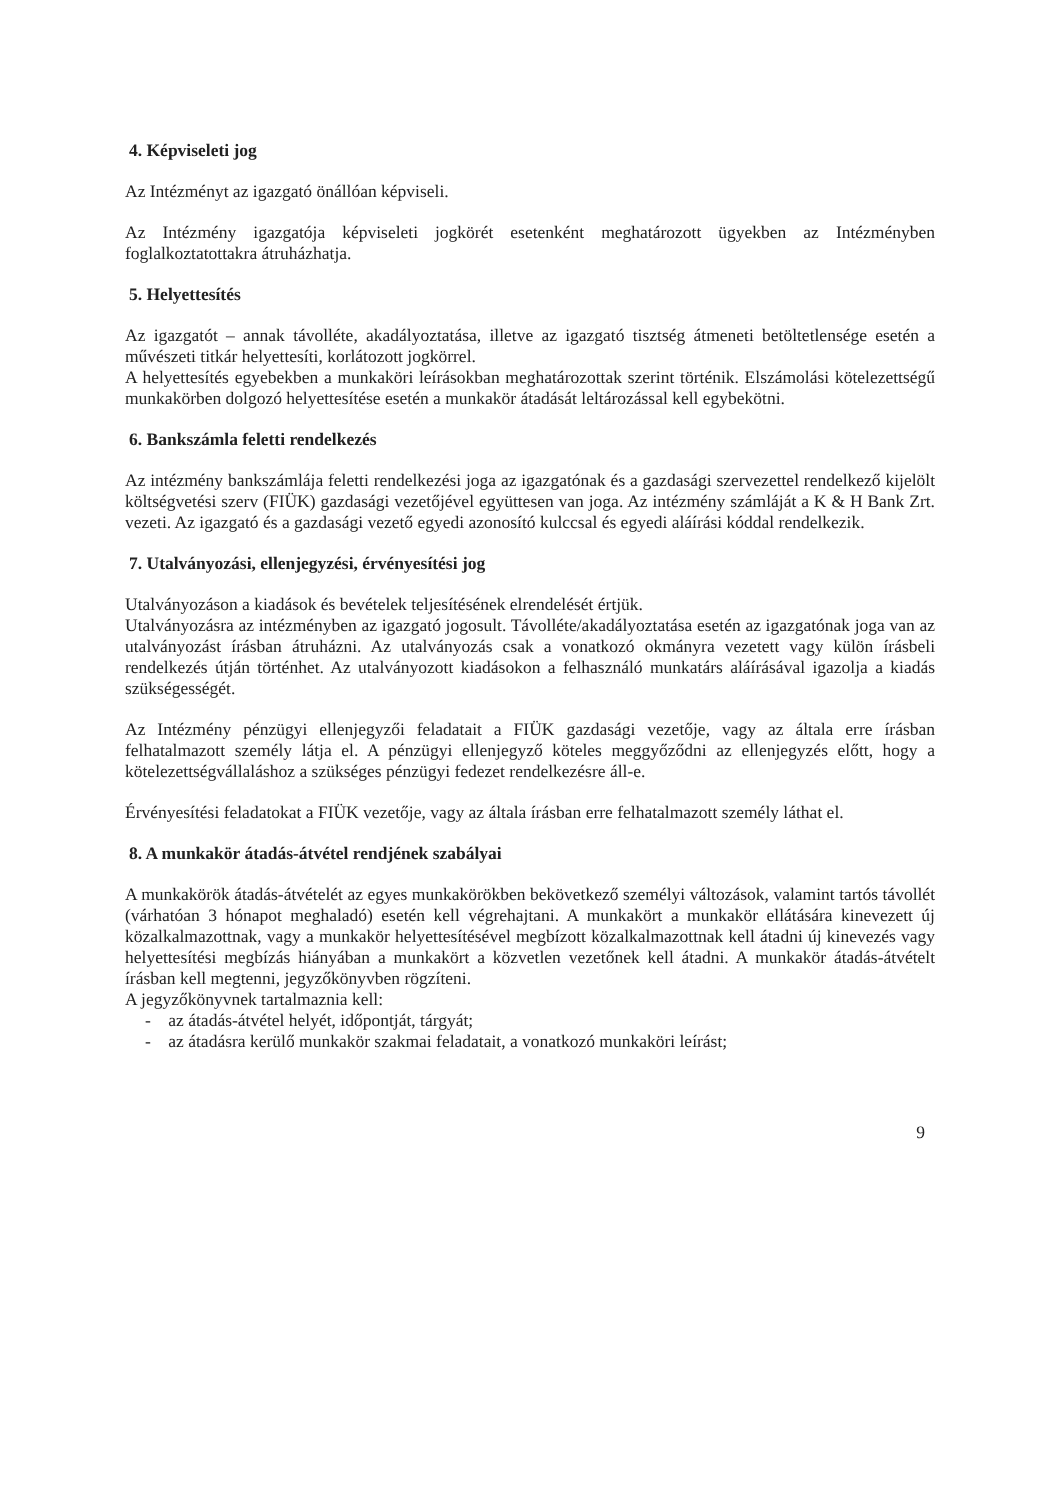4. Képviseleti jog
Az Intézményt az igazgató önállóan képviseli.
Az Intézmény igazgatója képviseleti jogkörét esetenként meghatározott ügyekben az Intézményben foglalkoztatottakra átruházhatja.
5. Helyettesítés
Az igazgatót – annak távolléte, akadályoztatása, illetve az igazgató tisztség átmeneti betöltetlensége esetén a művészeti titkár helyettesíti, korlátozott jogkörrel.
A helyettesítés egyebekben a munkaköri leírásokban meghatározottak szerint történik. Elszámolási kötelezettségű munkakörben dolgozó helyettesítése esetén a munkakör átadását leltározással kell egybekötni.
6. Bankszámla feletti rendelkezés
Az intézmény bankszámlája feletti rendelkezési joga az igazgatónak és a gazdasági szervezettel rendelkező kijelölt költségvetési szerv (FIÜK) gazdasági vezetőjével együttesen van joga. Az intézmény számláját a K & H Bank Zrt. vezeti. Az igazgató és a gazdasági vezető egyedi azonosító kulccsal és egyedi aláírási kóddal rendelkezik.
7. Utalványozási, ellenjegyzési, érvényesítési jog
Utalványozáson a kiadások és bevételek teljesítésének elrendelését értjük.
Utalványozásra az intézményben az igazgató jogosult. Távolléte/akadályoztatása esetén az igazgatónak joga van az utalványozást írásban átruházni. Az utalványozás csak a vonatkozó okmányra vezetett vagy külön írásbeli rendelkezés útján történhet. Az utalványozott kiadásokon a felhasználó munkatárs aláírásával igazolja a kiadás szükségességét.
Az Intézmény pénzügyi ellenjegyzői feladatait a FIÜK gazdasági vezetője, vagy az általa erre írásban felhatalmazott személy látja el. A pénzügyi ellenjegyző köteles meggyőződni az ellenjegyzés előtt, hogy a kötelezettségvállaláshoz a szükséges pénzügyi fedezet rendelkezésre áll-e.
Érvényesítési feladatokat a FIÜK vezetője, vagy az általa írásban erre felhatalmazott személy láthat el.
8. A munkakör átadás-átvétel rendjének szabályai
A munkakörök átadás-átvételét az egyes munkakörökben bekövetkező személyi változások, valamint tartós távollét (várhatóan 3 hónapot meghaladó) esetén kell végrehajtani. A munkakört a munkakör ellátására kinevezett új közalkalmazottnak, vagy a munkakör helyettesítésével megbízott közalkalmazottnak kell átadni új kinevezés vagy helyettesítési megbízás hiányában a munkakört a közvetlen vezetőnek kell átadni. A munkakör átadás-átvételt írásban kell megtenni, jegyzőkönyvben rögzíteni.
A jegyzőkönyvnek tartalmaznia kell:
- az átadás-átvétel helyét, időpontját, tárgyát;
- az átadásra kerülő munkakör szakmai feladatait, a vonatkozó munkaköri leírást;
9